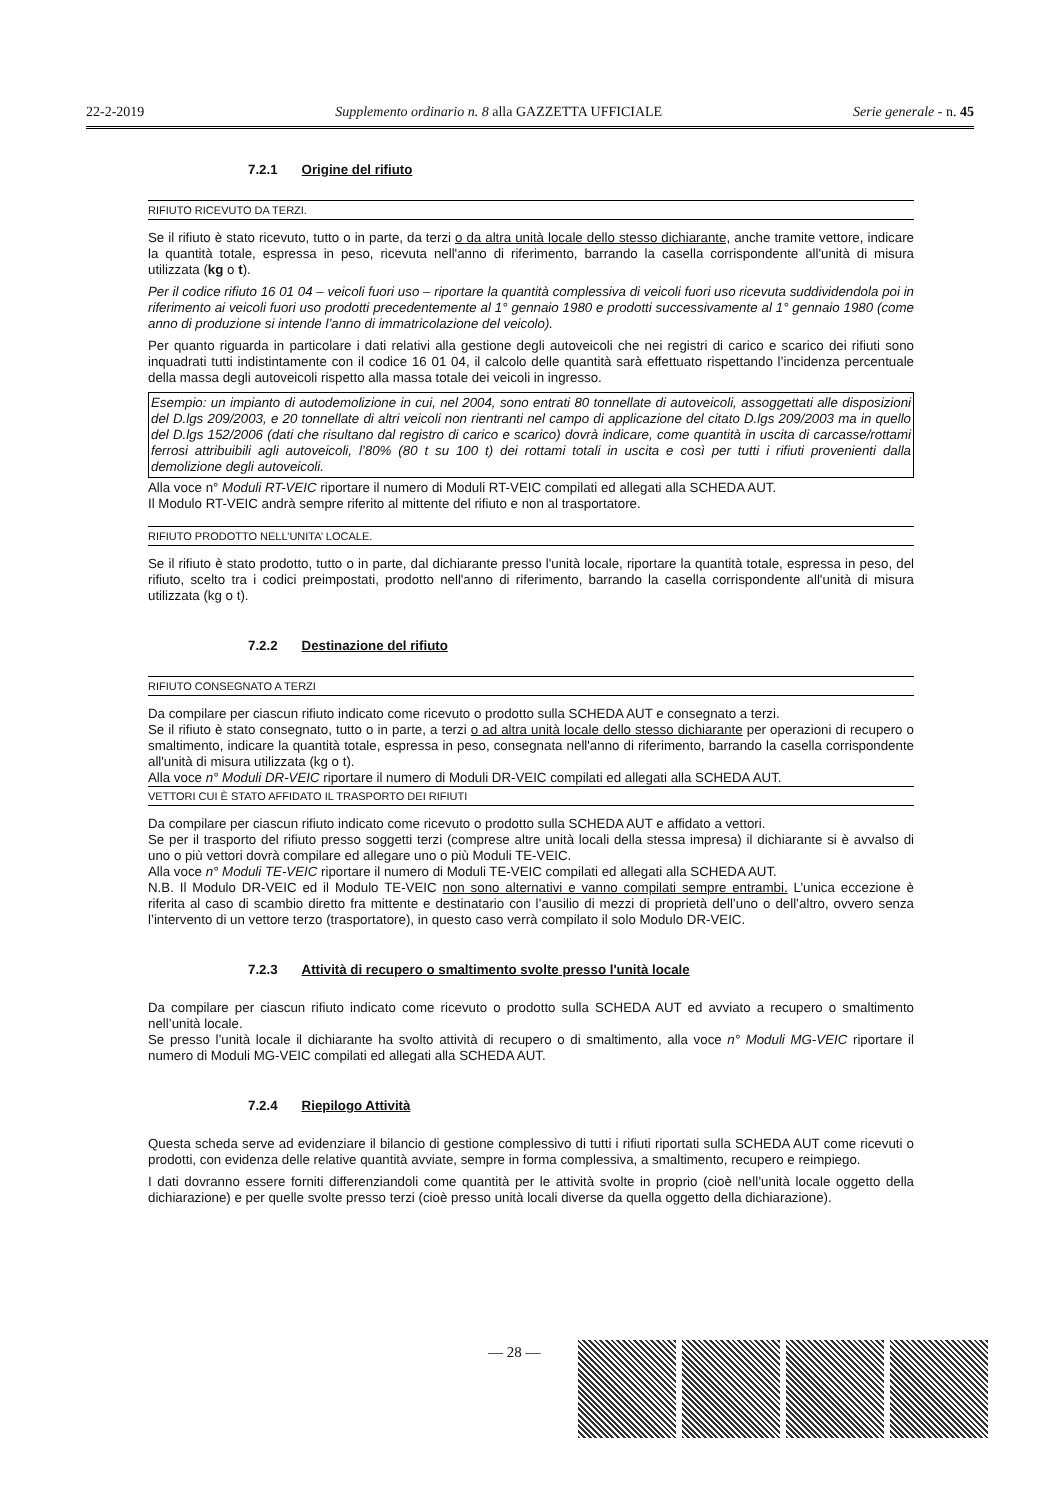22-2-2019 Supplemento ordinario n. 8 alla GAZZETTA UFFICIALE Serie generale - n. 45
7.2.1 Origine del rifiuto
RIFIUTO RICEVUTO DA TERZI.
Se il rifiuto è stato ricevuto, tutto o in parte, da terzi o da altra unità locale dello stesso dichiarante, anche tramite vettore, indicare la quantità totale, espressa in peso, ricevuta nell'anno di riferimento, barrando la casella corrispondente all'unità di misura utilizzata (kg o t).
Per il codice rifiuto 16 01 04 – veicoli fuori uso – riportare la quantità complessiva di veicoli fuori uso ricevuta suddividendola poi in riferimento ai veicoli fuori uso prodotti precedentemente al 1° gennaio 1980 e prodotti successivamente al 1° gennaio 1980 (come anno di produzione si intende l’anno di immatricolazione del veicolo).
Per quanto riguarda in particolare i dati relativi alla gestione degli autoveicoli che nei registri di carico e scarico dei rifiuti sono inquadrati tutti indistintamente con il codice 16 01 04, il calcolo delle quantità sarà effettuato rispettando l’incidenza percentuale della massa degli autoveicoli rispetto alla massa totale dei veicoli in ingresso.
Esempio: un impianto di autodemolizione in cui, nel 2004, sono entrati 80 tonnellate di autoveicoli, assoggettati alle disposizioni del D.lgs 209/2003, e 20 tonnellate di altri veicoli non rientranti nel campo di applicazione del citato D.lgs 209/2003 ma in quello del D.lgs 152/2006 (dati che risultano dal registro di carico e scarico) dovrà indicare, come quantità in uscita di carcasse/rottami ferrosi attribuibili agli autoveicoli, l’80% (80 t su 100 t) dei rottami totali in uscita e così per tutti i rifiuti provenienti dalla demolizione degli autoveicoli.
Alla voce n° Moduli RT-VEIC riportare il numero di Moduli RT-VEIC compilati ed allegati alla SCHEDA AUT.
Il Modulo RT-VEIC andrà sempre riferito al mittente del rifiuto e non al trasportatore.
RIFIUTO PRODOTTO NELL’UNITA’ LOCALE.
Se il rifiuto è stato prodotto, tutto o in parte, dal dichiarante presso l'unità locale, riportare la quantità totale, espressa in peso, del rifiuto, scelto tra i codici preimpostati, prodotto nell'anno di riferimento, barrando la casella corrispondente all'unità di misura utilizzata (kg o t).
7.2.2 Destinazione del rifiuto
RIFIUTO CONSEGNATO A TERZI
Da compilare per ciascun rifiuto indicato come ricevuto o prodotto sulla SCHEDA AUT e consegnato a terzi.
Se il rifiuto è stato consegnato, tutto o in parte, a terzi o ad altra unità locale dello stesso dichiarante per operazioni di recupero o smaltimento, indicare la quantità totale, espressa in peso, consegnata nell'anno di riferimento, barrando la casella corrispondente all'unità di misura utilizzata (kg o t).
Alla voce n° Moduli DR-VEIC riportare il numero di Moduli DR-VEIC compilati ed allegati alla SCHEDA AUT.
VETTORI CUI È STATO AFFIDATO IL TRASPORTO DEI RIFIUTI
Da compilare per ciascun rifiuto indicato come ricevuto o prodotto sulla SCHEDA AUT e affidato a vettori.
Se per il trasporto del rifiuto presso soggetti terzi (comprese altre unità locali della stessa impresa) il dichiarante si è avvalso di uno o più vettori dovrà compilare ed allegare uno o più Moduli TE-VEIC.
Alla voce n° Moduli TE-VEIC riportare il numero di Moduli TE-VEIC compilati ed allegati alla SCHEDA AUT.
N.B. Il Modulo DR-VEIC ed il Modulo TE-VEIC non sono alternativi e vanno compilati sempre entrambi. L’unica eccezione è riferita al caso di scambio diretto fra mittente e destinatario con l’ausilio di mezzi di proprietà dell’uno o dell’altro, ovvero senza l’intervento di un vettore terzo (trasportatore), in questo caso verrà compilato il solo Modulo DR-VEIC.
7.2.3 Attività di recupero o smaltimento svolte presso l'unità locale
Da compilare per ciascun rifiuto indicato come ricevuto o prodotto sulla SCHEDA AUT ed avviato a recupero o smaltimento nell’unità locale.
Se presso l’unità locale il dichiarante ha svolto attività di recupero o di smaltimento, alla voce n° Moduli MG-VEIC riportare il numero di Moduli MG-VEIC compilati ed allegati alla SCHEDA AUT.
7.2.4 Riepilogo Attività
Questa scheda serve ad evidenziare il bilancio di gestione complessivo di tutti i rifiuti riportati sulla SCHEDA AUT come ricevuti o prodotti, con evidenza delle relative quantità avviate, sempre in forma complessiva, a smaltimento, recupero e reimpiego.
I dati dovranno essere forniti differenziandoli come quantità per le attività svolte in proprio (cioè nell’unità locale oggetto della dichiarazione) e per quelle svolte presso terzi (cioè presso unità locali diverse da quella oggetto della dichiarazione).
— 28 —